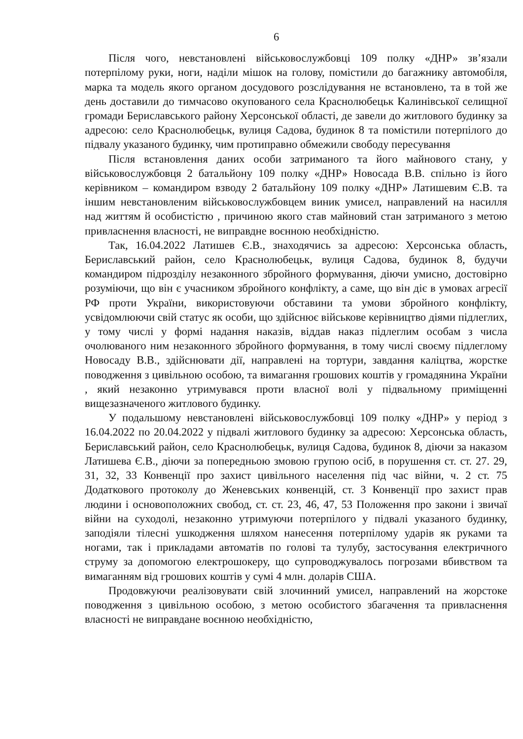6
Після чого, невстановлені військовослужбовці 109 полку «ДНР» зв’язали потерпілому руки, ноги, наділи мішок на голову, помістили до багажнику автомобіля, марка та модель якого органом досудового розслідування не встановлено, та в той же день доставили до тимчасово окупованого села Краснолюбецьк Калинівської селищної громади Бериславського району Херсонської області, де завели до житлового будинку за адресою: село Краснолюбецьк, вулиця Садова, будинок 8 та помістили потерпілого до підвалу указаного будинку, чим протиправно обмежили свободу пересування
Після встановлення даних особи затриманого та його майнового стану, у військовослужбовця 2 батальйону 109 полку «ДНР» Новосада В.В. спільно із його керівником – командиром взводу 2 батальйону 109 полку «ДНР» Латишевим Є.В. та іншим невстановленим військовослужбовцем виник умисел, направлений на насилля над життям й особистістю , причиною якого став майновий стан затриманого з метою привласнення власності, не виправдне воєнною необхідністю.
Так, 16.04.2022 Латишев Є.В., знаходячись за адресою: Херсонська область, Бериславський район, село Краснолюбецьк, вулиця Садова, будинок 8, будучи командиром підрозділу незаконного збройного формування, діючи умисно, достовірно розуміючи, що він є учасником збройного конфлікту, а саме, що він діє в умовах агресії РФ проти України, використовуючи обставини та умови збройного конфлікту, усвідомлюючи свій статус як особи, що здійснює військове керівництво діями підлеглих, у тому числі у формі надання наказів, віддав наказ підлеглим особам з числа очолюваного ним незаконного збройного формування, в тому числі своєму підлеглому Новосаду В.В., здійснювати дії, направлені на тортури, завдання каліцтва, жорстке поводження з цивільною особою, та вимагання грошових коштів у громадянина України , який незаконно утримувався проти власної волі у підвальному приміщенні вищезазначеного житлового будинку.
У подальшому невстановлені військовослужбовці 109 полку «ДНР» у період з 16.04.2022 по 20.04.2022 у підвалі житлового будинку за адресою: Херсонська область, Бериславський район, село Краснолюбецьк, вулиця Садова, будинок 8, діючи за наказом Латишева Є.В., діючи за попередньою змовою групою осіб, в порушення ст. ст. 27. 29, 31, 32, 33 Конвенції про захист цивільного населення під час війни, ч. 2 ст. 75 Додаткового протоколу до Женевських конвенцій, ст. 3 Конвенції про захист прав людини і основоположних свобод, ст. ст. 23, 46, 47, 53 Положення про закони і звичаї війни на суходолі, незаконно утримуючи потерпілого у підвалі указаного будинку, заподіяли тілесні ушкодження шляхом нанесення потерпілому ударів як руками та ногами, так і прикладами автоматів по голові та тулубу, застосування електричного струму за допомогою електрошокеру, що супроводжувалось погрозами вбивством та вимаганням від грошових коштів у сумі 4 млн. доларів США.
Продовжуючи реалізовувати свій злочинний умисел, направлений на жорстоке поводження з цивільною особою, з метою особистого збагачення та привласнення власності не виправдане воєнною необхідністю,